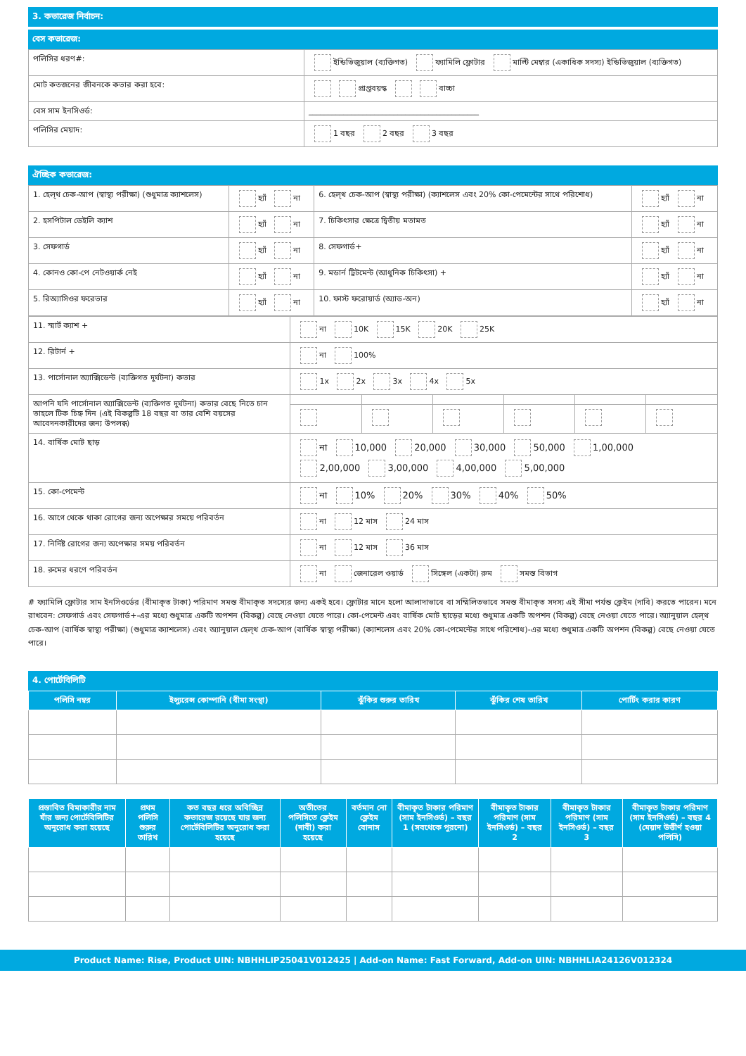3. কভারেজ নির্বাচন:
বেস কভারেজ:
| পলিসির ধরণ#: | ইন্ডিভিজুয়াল (ব্যক্তিগত) ফ্যামিলি ফ্লোটার মাল্টি মেম্বার (একাধিক সদস্য) ইন্ডিভিজুয়াল (ব্যক্তিগত) |
| মোট কতজনের জীবনকে কভার করা হবে: | প্রাপ্তবয়স্ক বাচ্চা |
| বেস সাম ইনসিওর্ড: | ____________________________________________ |
| পলিসির মেয়াদ: | 1 বছর 2 বছর 3 বছর |
ঐচ্ছিক কভারেজ:
| 1. হেল্থ চেক-আপ (স্বাস্থ্য পরীক্ষা) (শুধুমাত্র ক্যাশলেস) | হ্যাঁ না | 6. হেল্থ চেক-আপ (স্বাস্থ্য পরীক্ষা) (ক্যাশলেস এবং 20% কো-পেমেন্টের সাথে পরিশোধ) | হ্যাঁ না |
| 2. হসপিটাল ডেইলি ক্যাশ | হ্যাঁ না | 7. চিকিৎসার ক্ষেত্রে দ্বিতীয় মতামত | হ্যাঁ না |
| 3. সেফগার্ড | হ্যাঁ না | 8. সেফগার্ড+ | হ্যাঁ না |
| 4. কোনও কো-পে নেটওয়ার্ক নেই | হ্যাঁ না | 9. মডার্ন ট্রিটমেন্ট (আধুনিক চিকিৎসা) + | হ্যাঁ না |
| 5. রিঅ্যাসিওর ফরেভার | হ্যাঁ না | 10. ফাস্ট ফরোয়ার্ড (অ্যাড-অন) | হ্যাঁ না |
| 11. স্মার্ট ক্যাশ + | না 10K 15K 20K 25K | | | | | |
| 12. রিটার্ন + | না 100% | | | | | |
| 13. পার্সোনাল অ্যাক্সিডেন্ট (ব্যক্তিগত দুর্ঘটনা) কভার | 1x 2x 3x 4x 5x | | | | | |
| আপনি যদি পার্সোনাল অ্যাক্সিডেন্ট (ব্যক্তিগত দুর্ঘটনা) কভার বেছে নিতে চান তাহলে টিক চিহ্ন দিন (এই বিকল্পটি 18 বছর বা তার বেশি বয়সের আবেদনকারীদের জন্য উপলব্ধ) | | | | | | |
| 14. বার্ষিক মোট ছাড় | না 10,000 20,000 30,000 50,000 1,00,000 2,00,000 3,00,000 4,00,000 5,00,000 | | | | | |
| 15. কো-পেমেন্ট | না 10% 20% 30% 40% 50% | | | | | |
| 16. আগে থেকে থাকা রোগের জন্য অপেক্ষার সময়ে পরিবর্তন | না 12 মাস 24 মাস | | | | | |
| 17. নির্দিষ্ট রোগের জন্য অপেক্ষার সময় পরিবর্তন | না 12 মাস 36 মাস | | | | | |
| 18. রুমের ধরণে পরিবর্তন | না জেনারেল ওয়ার্ড সিঙ্গেল (একটা) রুম সমস্ত বিভাগ | | | | | |
# ফ্যামিলি ফ্লোটার সাম ইনসিওর্ডের (বীমাকৃত টাকা) পরিমাণ সমস্ত বীমাকৃত সদস্যের জন্য একই হবে। ফ্লোটার মানে হলো আলাদাভাবে বা সম্মিলিতভাবে সমস্ত বীমাকৃত সদস্য এই সীমা পর্যন্ত ক্লেইম (দাবি) করতে পারেন। মনে রাখবেন: সেফগার্ড এবং সেফগার্ড+-এর মধ্যে শুধুমাত্র একটি অপশন (বিকল্প) বেছে নেওয়া যেতে পারে। কো-পেমেন্ট এবং বার্ষিক মোট ছাড়ের মধ্যে শুধুমাত্র একটি অপশন (বিকল্প) বেছে নেওয়া যেতে পারে। অ্যানুয়াল হেল্থ চেক-আপ (বার্ষিক স্বাস্থ্য পরীক্ষা) (শুধুমাত্র ক্যাশলেস) এবং অ্যানুয়াল হেল্থ চেক-আপ (বার্ষিক স্বাস্থ্য পরীক্ষা) (ক্যাশলেস এবং 20% কো-পেমেন্টের সাথে পরিশোধ)-এর মধ্যে শুধুমাত্র একটি অপশন (বিকল্প) বেছে নেওয়া যেতে পারে।
4. পোর্টেবিলিটি
| পলিসি নম্বর | ইন্স্যুরেন্স কোম্পানি (বীমা সংস্থা) | ঝুঁকির শুরুর তারিখ | ঝুঁকির শেষ তারিখ | পোর্টিং করার কারণ |
| --- | --- | --- | --- | --- |
| প্রস্তাবিত বিমাকারীর নাম যাঁর জন্য পোর্টেবিলিটির অনুরোধ করা হয়েছে | প্রথম পলিসি শুরুর তারিখ | কত বছর ধরে অবিচ্ছিন্ন কভারেজ রয়েছে যার জন্য পোর্টেবিলিটির অনুরোধ করা হয়েছে | অতীতের পলিসিতে ক্লেইম (দাবী) করা হয়েছে | বর্তমান নো ক্লেইম বোনাস | বীমাকৃত টাকার পরিমাণ (সাম ইনসিওর্ড) – বছর 1 (সবথেকে পুরনো) | বীমাকৃত টাকার পরিমাণ (সাম ইনসিওর্ড) – বছর 2 | বীমাকৃত টাকার পরিমাণ (সাম ইনসিওর্ড) – বছর 3 | বীমাকৃত টাকার পরিমাণ (সাম ইনসিওর্ড) – বছর 4 (মেয়াদ উত্তীর্ণ হওয়া পলিসি) |
| --- | --- | --- | --- | --- | --- | --- | --- | --- |
Product Name: Rise, Product UIN: NBHHLIP25041V012425 | Add-on Name: Fast Forward, Add-on UIN: NBHHLIA24126V012324